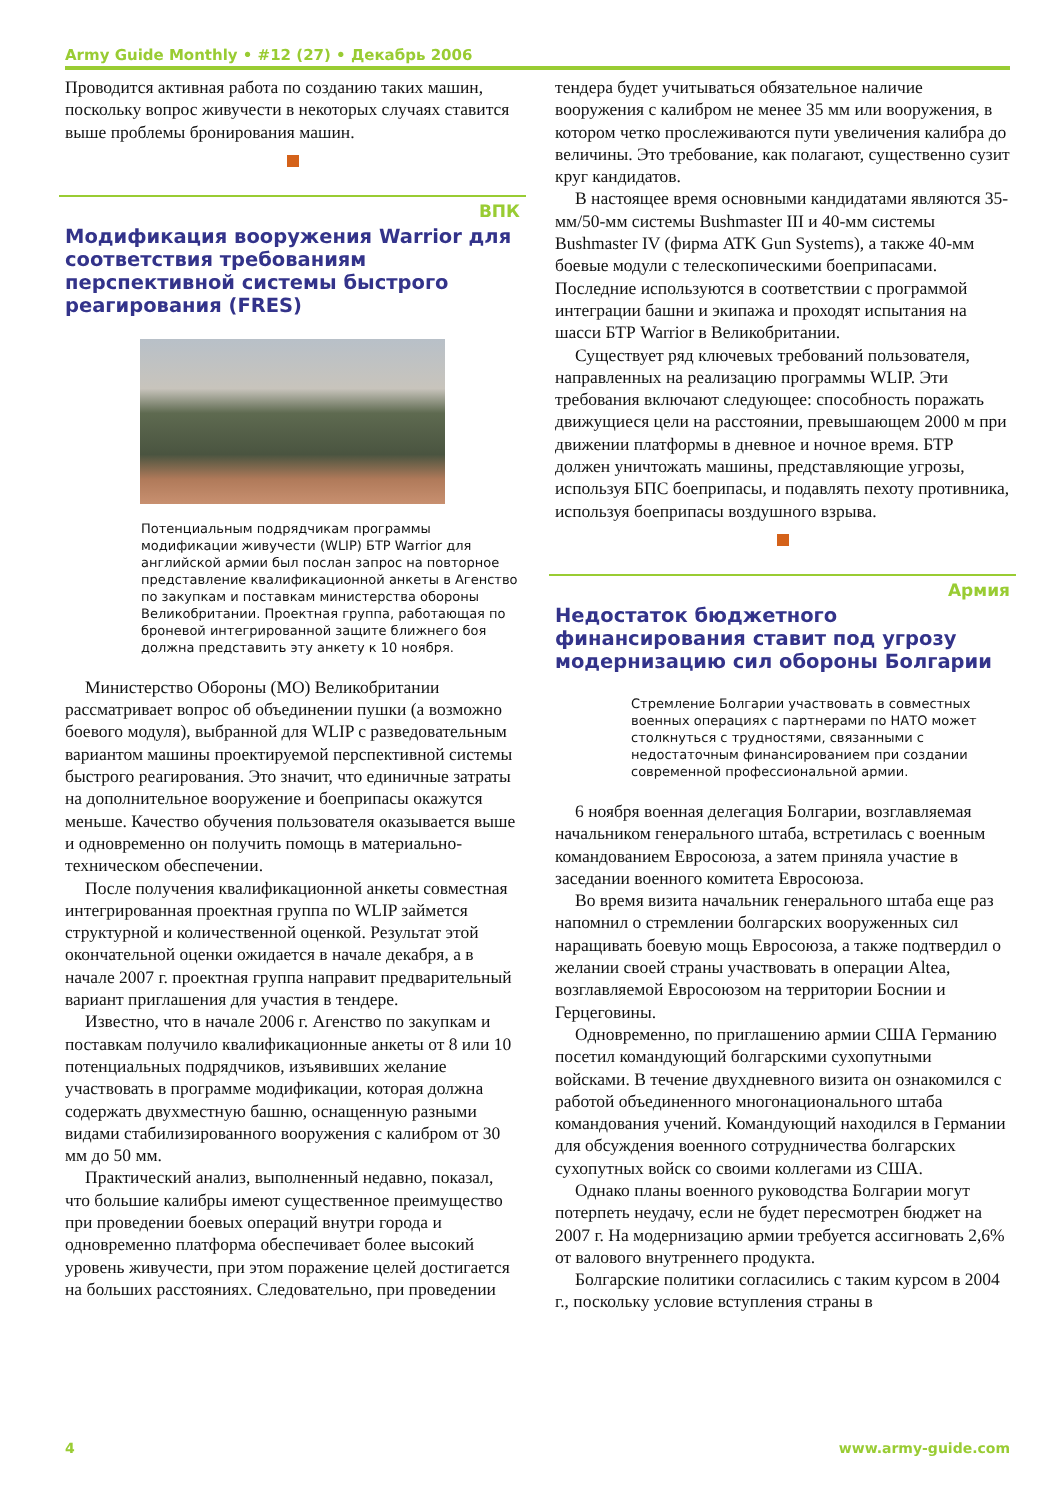Army Guide Monthly • #12 (27) • Декабрь 2006
Проводится активная работа по созданию таких машин, поскольку вопрос живучести в некоторых случаях ставится выше проблемы бронирования машин.
ВПК
Модификация вооружения Warrior для соответствия требованиям перспективной системы быстрого реагирования (FRES)
Потенциальным подрядчикам программы модификации живучести (WLIP) БТР Warrior для английской армии был послан запрос на повторное представление квалификационной анкеты в Агенство по закупкам и поставкам министерства обороны Великобритании. Проектная группа, работающая по броневой интегрированной защите ближнего боя должна представить эту анкету к 10 ноября.
Министерство Обороны (МО) Великобритании рассматривает вопрос об объединении пушки (а возможно боевого модуля), выбранной для WLIP с разведовательным вариантом машины проектируемой перспективной системы быстрого реагирования. Это значит, что единичные затраты на дополнительное вооружение и боеприпасы окажутся меньше. Качество обучения пользователя оказывается выше и одновременно он получить помощь в материально-техническом обеспечении.
После получения квалификационной анкеты совместная интегрированная проектная группа по WLIP займется структурной и количественной оценкой. Результат этой окончательной оценки ожидается в начале декабря, а в начале 2007 г. проектная группа направит предварительный вариант приглашения для участия в тендере.
Известно, что в начале 2006 г. Агенство по закупкам и поставкам получило квалификационные анкеты от 8 или 10 потенциальных подрядчиков, изъявивших желание участвовать в программе модификации, которая должна содержать двухместную башню, оснащенную разными видами стабилизированного вооружения с калибром от 30 мм до 50 мм.
Практический анализ, выполненный недавно, показал, что большие калибры имеют существенное преимущество при проведении боевых операций внутри города и одновременно платформа обеспечивает более высокий уровень живучести, при этом поражение целей достигается на больших расстояниях. Следовательно, при проведении
тендера будет учитываться обязательное наличие вооружения с калибром не менее 35 мм или вооружения, в котором четко прослеживаются пути увеличения калибра до величины. Это требование, как полагают, существенно сузит круг кандидатов.
В настоящее время основными кандидатами являются 35-мм/50-мм системы Bushmaster III и 40-мм системы Bushmaster IV (фирма ATK Gun Systems), а также 40-мм боевые модули с телескопическими боеприпасами. Последние используются в соответствии с программой интеграции башни и экипажа и проходят испытания на шасси БТР Warrior в Великобритании.
Существует ряд ключевых требований пользователя, направленных на реализацию программы WLIP. Эти требования включают следующее: способность поражать движущиеся цели на расстоянии, превышающем 2000 м при движении платформы в дневное и ночное время. БТР должен уничтожать машины, представляющие угрозы, используя БПС боеприпасы, и подавлять пехоту противника, используя боеприпасы воздушного взрыва.
Армия
Недостаток бюджетного финансирования ставит под угрозу модернизацию сил обороны Болгарии
Стремление Болгарии участвовать в совместных военных операциях с партнерами по НАТО может столкнуться с трудностями, связанными с недостаточным финансированием при создании современной профессиональной армии.
6 ноября военная делегация Болгарии, возглавляемая начальником генерального штаба, встретилась с военным командованием Евросоюза, а затем приняла участие в заседании военного комитета Евросоюза.
Во время визита начальник генерального штаба еще раз напомнил о стремлении болгарских вооруженных сил наращивать боевую мощь Евросоюза, а также подтвердил о желании своей страны участвовать в операции Altea, возглавляемой Евросоюзом на территории Боснии и Герцеговины.
Одновременно, по приглашению армии США Германию посетил командующий болгарскими сухопутными войсками. В течение двухдневного визита он ознакомился с работой объединенного многонационального штаба командования учений. Командующий находился в Германии для обсуждения военного сотрудничества болгарских сухопутных войск со своими коллегами из США.
Однако планы военного руководства Болгарии могут потерпеть неудачу, если не будет пересмотрен бюджет на 2007 г. На модернизацию армии требуется ассигновать 2,6% от валового внутреннего продукта.
Болгарские политики согласились с таким курсом в 2004 г., поскольку условие вступления страны в
4 www.army-guide.com